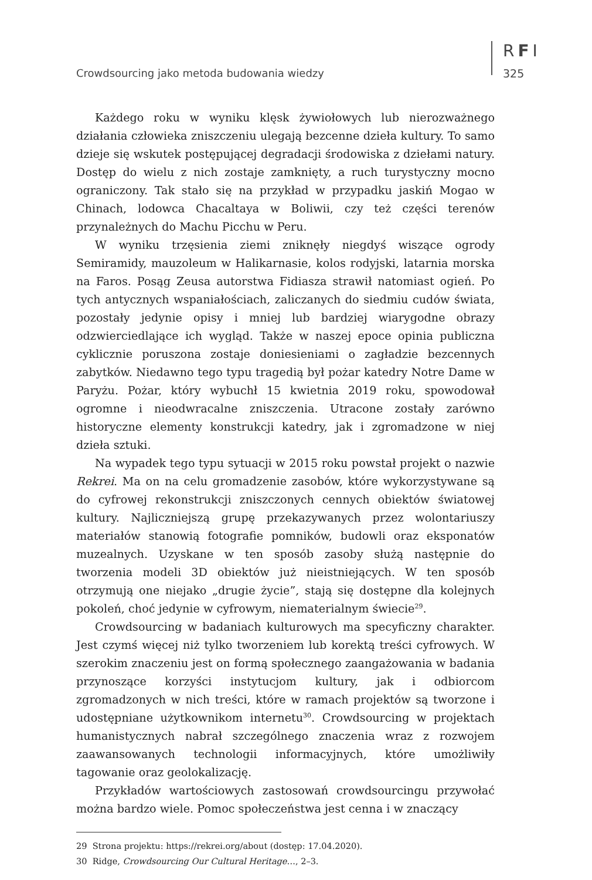Crowdsourcing jako metoda budowania wiedzy
RFI
325
Każdego roku w wyniku klęsk żywiołowych lub nierozważnego działania człowieka zniszczeniu ulegają bezcenne dzieła kultury. To samo dzieje się wskutek postępującej degradacji środowiska z dziełami natury. Dostęp do wielu z nich zostaje zamknięty, a ruch turystyczny mocno ograniczony. Tak stało się na przykład w przypadku jaskiń Mogao w Chinach, lodowca Chacaltaya w Boliwii, czy też części terenów przynależnych do Machu Picchu w Peru.
W wyniku trzęsienia ziemi zniknęły niegdyś wiszące ogrody Semiramidy, mauzoleum w Halikarnasie, kolos rodyjski, latarnia morska na Faros. Posąg Zeusa autorstwa Fidiasza strawił natomiast ogień. Po tych antycznych wspaniałościach, zaliczanych do siedmiu cudów świata, pozostały jedynie opisy i mniej lub bardziej wiarygodne obrazy odzwierciedlające ich wygląd. Także w naszej epoce opinia publiczna cyklicznie poruszona zostaje doniesieniami o zagładzie bezcennych zabytków. Niedawno tego typu tragedią był pożar katedry Notre Dame w Paryżu. Pożar, który wybuchł 15 kwietnia 2019 roku, spowodował ogromne i nieodwracalne zniszczenia. Utracone zostały zarówno historyczne elementy konstrukcji katedry, jak i zgromadzone w niej dzieła sztuki.
Na wypadek tego typu sytuacji w 2015 roku powstał projekt o nazwie Rekrei. Ma on na celu gromadzenie zasobów, które wykorzystywane są do cyfrowej rekonstrukcji zniszczonych cennych obiektów światowej kultury. Najliczniejszą grupę przekazywanych przez wolontariuszy materiałów stanowią fotografie pomników, budowli oraz eksponatów muzealnych. Uzyskane w ten sposób zasoby służą następnie do tworzenia modeli 3D obiektów już nieistniejących. W ten sposób otrzymują one niejako „drugie życie”, stają się dostępne dla kolejnych pokoleń, choć jedynie w cyfrowym, niematerialnym świecie<sup>29</sup>.
Crowdsourcing w badaniach kulturowych ma specyficzny charakter. Jest czymś więcej niż tylko tworzeniem lub korektą treści cyfrowych. W szerokim znaczeniu jest on formą społecznego zaangażowania w badania przynoszące korzyści instytucjom kultury, jak i odbiorcom zgromadzonych w nich treści, które w ramach projektów są tworzone i udostępniane użytkownikom internetu<sup>30</sup>. Crowdsourcing w projektach humanistycznych nabrał szczególnego znaczenia wraz z rozwojem zaawansowanych technologii informacyjnych, które umożliwiły tagowanie oraz geolokalizację.
Przykładów wartościowych zastosowań crowdsourcingu przywołać można bardzo wiele. Pomoc społeczeństwa jest cenna i w znaczący
29 Strona projektu: https://rekrei.org/about (dostęp: 17.04.2020).
30 Ridge, Crowdsourcing Our Cultural Heritage…, 2–3.